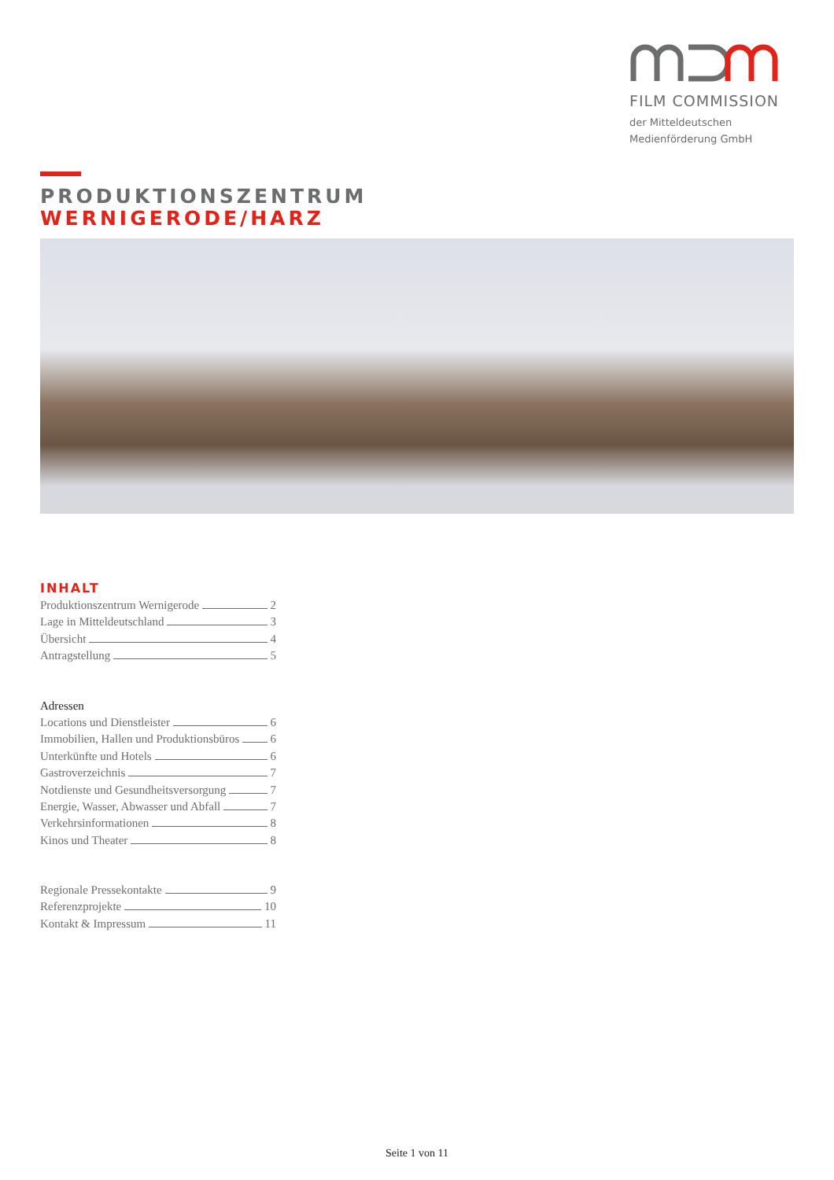FILM COMMISSION
der Mitteldeutschen
Medienförderung GmbH
PRODUKTIONSZENTRUM
WERNIGERODE/HARZ
INHALT
Produktionszentrum Wernigerode 2
Lage in Mitteldeutschland 3
Übersicht 4
Antragstellung 5
Adressen
Locations und Dienstleister 6
Immobilien, Hallen und Produktionsbüros 6
Unterkünfte und Hotels 6
Gastroverzeichnis 7
Notdienste und Gesundheitsversorgung 7
Energie, Wasser, Abwasser und Abfall 7
Verkehrsinformationen 8
Kinos und Theater 8
Regionale Pressekontakte 9
Referenzprojekte 10
Kontakt & Impressum 11
Seite 1 von 11